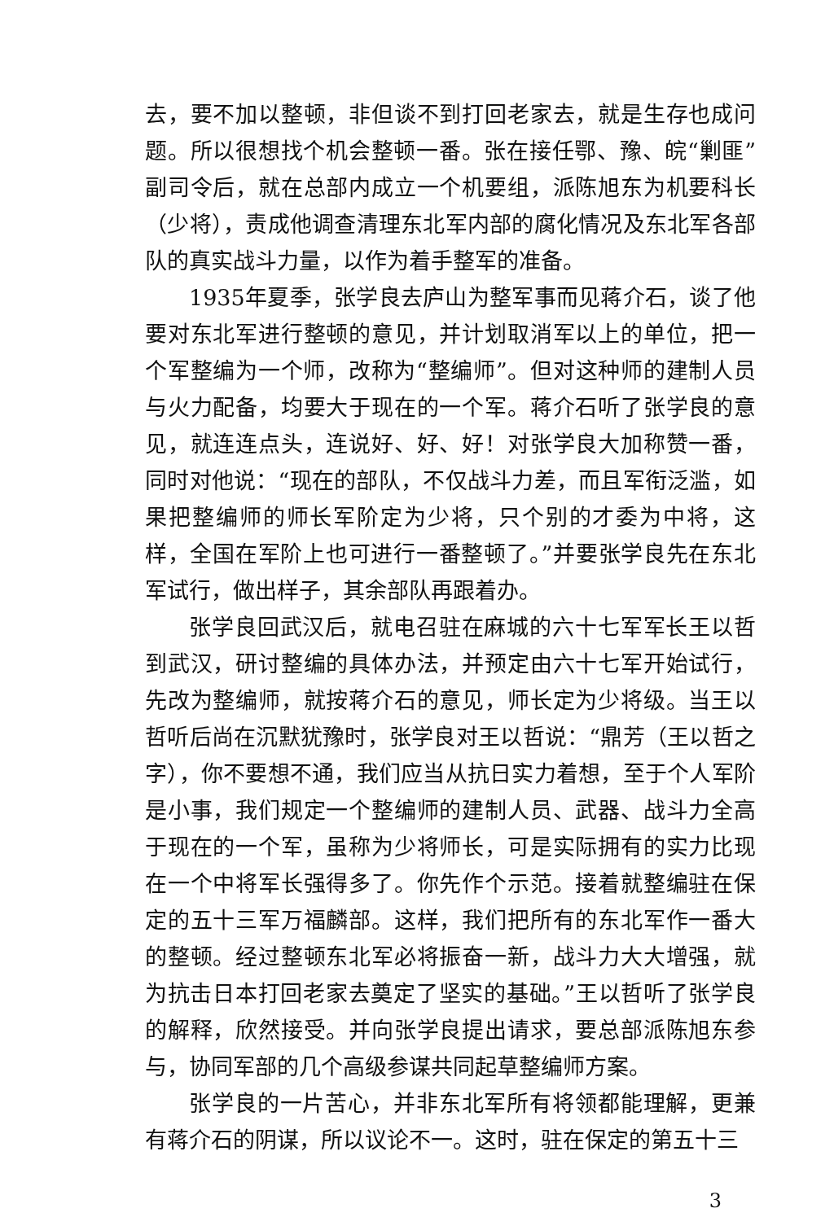去，要不加以整顿，非但谈不到打回老家去，就是生存也成问题。所以很想找个机会整顿一番。张在接任鄂、豫、皖“剿匪”副司令后，就在总部内成立一个机要组，派陈旭东为机要科长（少将），责成他调查清理东北军内部的腐化情况及东北军各部队的真实战斗力量，以作为着手整军的准备。
1935年夏季，张学良去庐山为整军事而见蒋介石，谈了他要对东北军进行整顿的意见，并计划取消军以上的单位，把一个军整编为一个师，改称为“整编师”。但对这种师的建制人员与火力配备，均要大于现在的一个军。蒋介石听了张学良的意见，就连连点头，连说好、好、好！对张学良大加称赞一番，同时对他说：“现在的部队，不仅战斗力差，而且军衔泛滥，如果把整编师的师长军阶定为少将，只个别的才委为中将，这样，全国在军阶上也可进行一番整顿了。”并要张学良先在东北军试行，做出样子，其余部队再跟着办。
张学良回武汉后，就电召驻在麻城的六十七军军长王以哲到武汉，研讨整编的具体办法，并预定由六十七军开始试行，先改为整编师，就按蒋介石的意见，师长定为少将级。当王以哲听后尚在沉默犹豫时，张学良对王以哲说：“鼎芳（王以哲之字），你不要想不通，我们应当从抗日实力着想，至于个人军阶是小事，我们规定一个整编师的建制人员、武器、战斗力全高于现在的一个军，虽称为少将师长，可是实际拥有的实力比现在一个中将军长强得多了。你先作个示范。接着就整编驻在保定的五十三军万福麟部。这样，我们把所有的东北军作一番大的整顿。经过整顿东北军必将振奋一新，战斗力大大增强，就为抗击日本打回老家去奠定了坚实的基础。”王以哲听了张学良的解释，欣然接受。并向张学良提出请求，要总部派陈旭东参与，协同军部的几个高级参谋共同起草整编师方案。
张学良的一片苦心，并非东北军所有将领都能理解，更兼有蒋介石的阴谋，所以议论不一。这时，驻在保定的第五十三
3